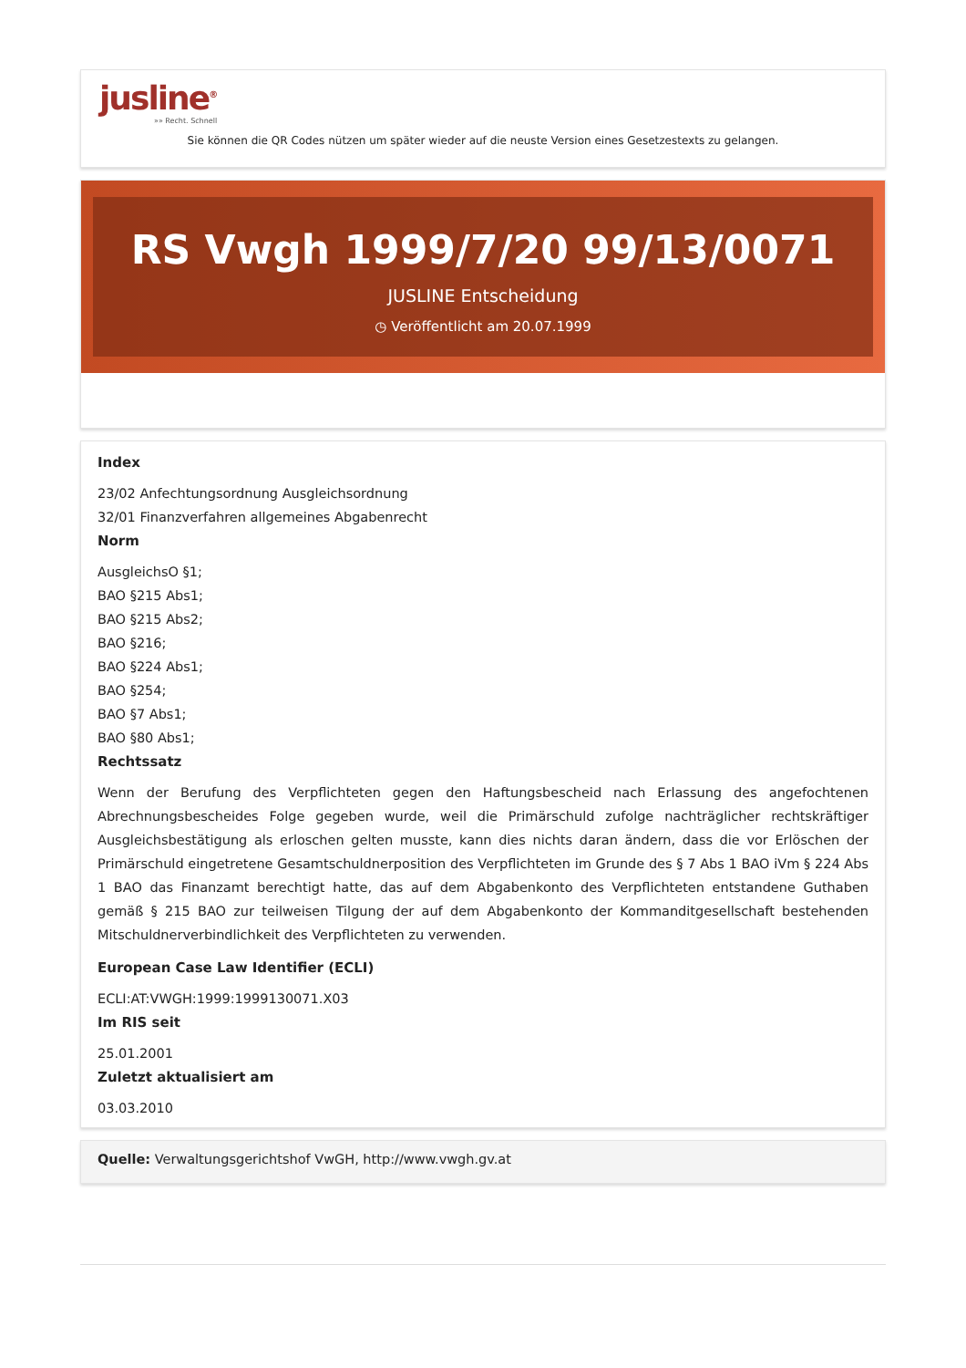jusline<sup>®</sup>
»» Recht. Schnell
Sie können die QR Codes nützen um später wieder auf die neuste Version eines Gesetzestexts zu gelangen.
RS Vwgh 1999/7/20 99/13/0071
JUSLINE Entscheidung
◷ Veröffentlicht am 20.07.1999
Index
23/02 Anfechtungsordnung Ausgleichsordnung
32/01 Finanzverfahren allgemeines Abgabenrecht
Norm
AusgleichsO §1;
BAO §215 Abs1;
BAO §215 Abs2;
BAO §216;
BAO §224 Abs1;
BAO §254;
BAO §7 Abs1;
BAO §80 Abs1;
Rechtssatz
Wenn der Berufung des Verpflichteten gegen den Haftungsbescheid nach Erlassung des angefochtenen Abrechnungsbescheides Folge gegeben wurde, weil die Primärschuld zufolge nachträglicher rechtskräftiger Ausgleichsbestätigung als erloschen gelten musste, kann dies nichts daran ändern, dass die vor Erlöschen der Primärschuld eingetretene Gesamtschuldnerposition des Verpflichteten im Grunde des § 7 Abs 1 BAO iVm § 224 Abs 1 BAO das Finanzamt berechtigt hatte, das auf dem Abgabenkonto des Verpflichteten entstandene Guthaben gemäß § 215 BAO zur teilweisen Tilgung der auf dem Abgabenkonto der Kommanditgesellschaft bestehenden Mitschuldnerverbindlichkeit des Verpflichteten zu verwenden.
European Case Law Identifier (ECLI)
ECLI:AT:VWGH:1999:1999130071.X03
Im RIS seit
25.01.2001
Zuletzt aktualisiert am
03.03.2010
Quelle: Verwaltungsgerichtshof VwGH, http://www.vwgh.gv.at